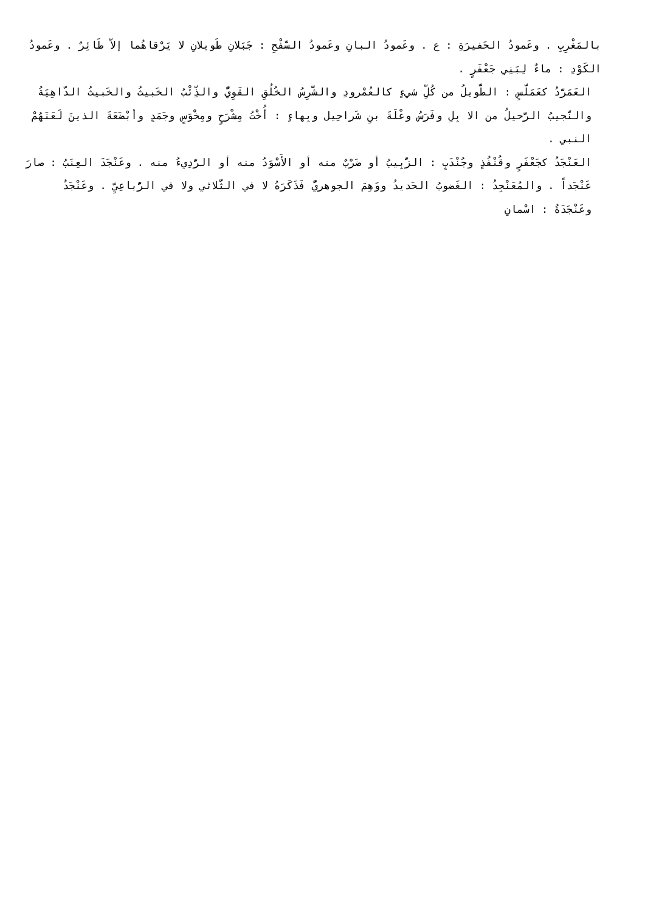بالمَغْرِبِ . وعَمودُ الحَفيرَةِ : ع . وعَمودُ البانِ وعَمودُ السَّفْحِ : جَبَلانِ طَويلانِ لا يَرْقاهُما إلاّ طَائِرٌ . وعَمودُ الكَوْدِ : ماءٌ لِبَنِي جَعْفَرٍ .
العَمَرَّدُ كعَمَلَّسٍ : الطَّويلُ من كُلِّ شيءٍ كالعُمْرودِ والشَّرِسُ الخُلُقِ القَوِيُّ والذِّئْبُ الخَبيثُ والخَبيثُ الدّاهِيَةُ والنَّجيبُ الرَّحيلُ من الا بِلِ وفَرَسُ وعْلَةَ بنِ شَراحِيل وبِهاءٍ : أُخْتُ مِشْرَحٍ ومِخْوَسٍ وجَمَدٍ وأبْضَعَةَ الذينَ لَعَنَهُمْ النبي .
العَنْجَدُ كجَعْفَرٍ وقُنْفُذٍ وجُنْدَبٍ : الزَّبِيبُ أو ضَرْبٌ منه أو الأَسْوَدُ منه أو الرَّدِيءُ منه . وعَنْجَدَ العِنَبُ : صارَ عَنْجَداً . والمُعَنْجِدُ : الغَضوبُ الحَديدُ ووَهِمَ الجوهريُّ فَذَكَرَهُ لا في الثُّلاثي ولا في الرُّباعِيِّ . وعَنْجَدٌ وعَنْجَدَةُ : اسْمانِ